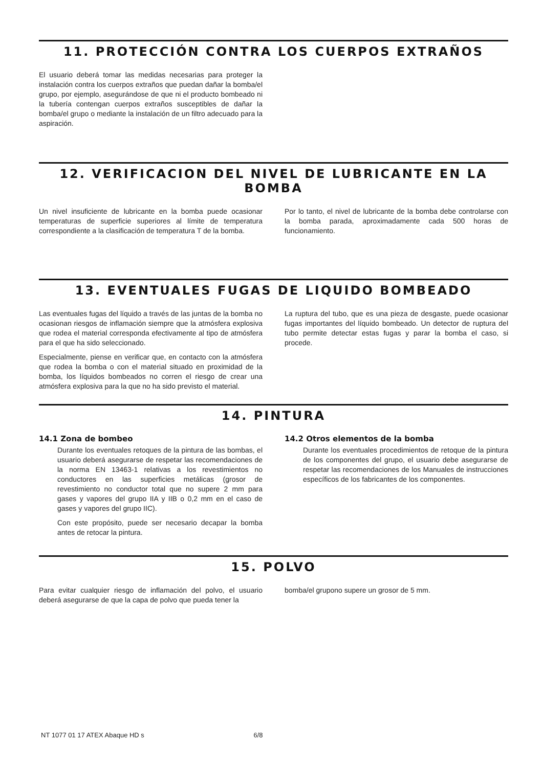11. PROTECCIÓN CONTRA LOS CUERPOS EXTRAÑOS
El usuario deberá tomar las medidas necesarias para proteger la instalación contra los cuerpos extraños que puedan dañar la bomba/el grupo, por ejemplo, asegurándose de que ni el producto bombeado ni la tubería contengan cuerpos extraños susceptibles de dañar la bomba/el grupo o mediante la instalación de un filtro adecuado para la aspiración.
12. VERIFICACION DEL NIVEL DE LUBRICANTE EN LA BOMBA
Un nivel insuficiente de lubricante en la bomba puede ocasionar temperaturas de superficie superiores al límite de temperatura correspondiente a la clasificación de temperatura T de la bomba.
Por lo tanto, el nivel de lubricante de la bomba debe controlarse con la bomba parada, aproximadamente cada 500 horas de funcionamiento.
13. EVENTUALES FUGAS DE LIQUIDO BOMBEADO
Las eventuales fugas del líquido a través de las juntas de la bomba no ocasionan riesgos de inflamación siempre que la atmósfera explosiva que rodea el material corresponda efectivamente al tipo de atmósfera para el que ha sido seleccionado.
Especialmente, piense en verificar que, en contacto con la atmósfera que rodea la bomba o con el material situado en proximidad de la bomba, los líquidos bombeados no corren el riesgo de crear una atmósfera explosiva para la que no ha sido previsto el material.
La ruptura del tubo, que es una pieza de desgaste, puede ocasionar fugas importantes del líquido bombeado. Un detector de ruptura del tubo permite detectar estas fugas y parar la bomba el caso, si procede.
14. PINTURA
14.1 Zona de bombeo
Durante los eventuales retoques de la pintura de las bombas, el usuario deberá asegurarse de respetar las recomendaciones de la norma EN 13463-1 relativas a los revestimientos no conductores en las superficies metálicas (grosor de revestimiento no conductor total que no supere 2 mm para gases y vapores del grupo IIA y IIB o 0,2 mm en el caso de gases y vapores del grupo IIC).
Con este propósito, puede ser necesario decapar la bomba antes de retocar la pintura.
14.2 Otros elementos de la bomba
Durante los eventuales procedimientos de retoque de la pintura de los componentes del grupo, el usuario debe asegurarse de respetar las recomendaciones de los Manuales de instrucciones específicos de los fabricantes de los componentes.
15. POLVO
Para evitar cualquier riesgo de inflamación del polvo, el usuario deberá asegurarse de que la capa de polvo que pueda tener la
bomba/el grupono supere un grosor de 5 mm.
NT 1077 01 17 ATEX Abaque HD s 6/8